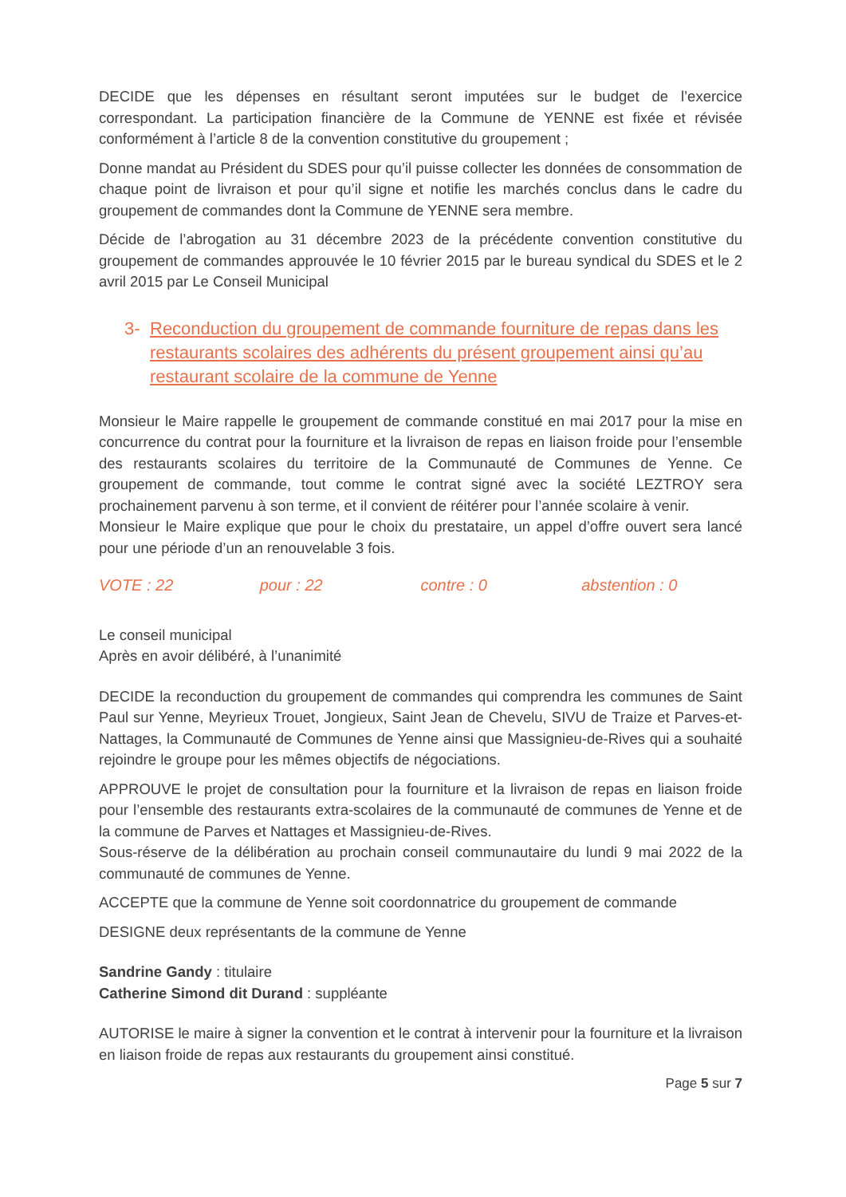DECIDE que les dépenses en résultant seront imputées sur le budget de l’exercice correspondant. La participation financière de la Commune de YENNE est fixée et révisée conformément à l’article 8 de la convention constitutive du groupement ;
Donne mandat au Président du SDES pour qu’il puisse collecter les données de consommation de chaque point de livraison et pour qu’il signe et notifie les marchés conclus dans le cadre du groupement de commandes dont la Commune de YENNE sera membre.
Décide de l’abrogation au 31 décembre 2023 de la précédente convention constitutive du groupement de commandes approuvée le 10 février 2015 par le bureau syndical du SDES et le 2 avril 2015 par Le Conseil Municipal
3- Reconduction du groupement de commande fourniture de repas dans les restaurants scolaires des adhérents du présent groupement ainsi qu’au restaurant scolaire de la commune de Yenne
Monsieur le Maire rappelle le groupement de commande constitué en mai 2017 pour la mise en concurrence du contrat pour la fourniture et la livraison de repas en liaison froide pour l’ensemble des restaurants scolaires du territoire de la Communauté de Communes de Yenne. Ce groupement de commande, tout comme le contrat signé avec la société LEZTROY sera prochainement parvenu à son terme, et il convient de réitérer pour l’année scolaire à venir.
Monsieur le Maire explique que pour le choix du prestataire, un appel d’offre ouvert sera lancé pour une période d’un an renouvelable 3 fois.
VOTE : 22 pour : 22 contre : 0 abstention : 0
Le conseil municipal
Après en avoir délibéré, à l’unanimité
DECIDE la reconduction du groupement de commandes qui comprendra les communes de Saint Paul sur Yenne, Meyrieux Trouet, Jongieux, Saint Jean de Chevelu, SIVU de Traize et Parves-et-Nattages, la Communauté de Communes de Yenne ainsi que Massignieu-de-Rives qui a souhaité rejoindre le groupe pour les mêmes objectifs de négociations.
APPROUVE le projet de consultation pour la fourniture et la livraison de repas en liaison froide pour l’ensemble des restaurants extra-scolaires de la communauté de communes de Yenne et de la commune de Parves et Nattages et Massignieu-de-Rives.
Sous-réserve de la délibération au prochain conseil communautaire du lundi 9 mai 2022 de la communauté de communes de Yenne.
ACCEPTE que la commune de Yenne soit coordonnatrice du groupement de commande
DESIGNE deux représentants de la commune de Yenne
Sandrine Gandy : titulaire
Catherine Simond dit Durand : suppléante
AUTORISE le maire à signer la convention et le contrat à intervenir pour la fourniture et la livraison en liaison froide de repas aux restaurants du groupement ainsi constitué.
Page 5 sur 7